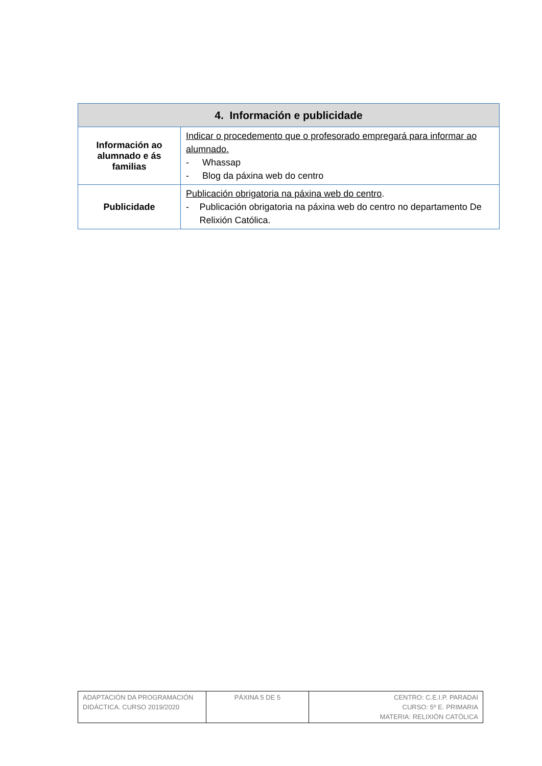| 4. Información e publicidade | |
| --- | --- |
| Información ao alumnado e ás familias | Indicar o procedemento que o profesorado empregará para informar ao alumnado. - Whassap - Blog da páxina web do centro |
| Publicidade | Publicación obrigatoria na páxina web do centro . - Publicación obrigatoria na páxina web do centro no departamento De Relixión Católica. |
| ADAPTACIÓN DA PROGRAMACIÓN DIDÁCTICA. CURSO 2019/2020 | PÁXINA 5 DE 5 | CENTRO: C.E.I.P. PARADAI CURSO: 5º E. PRIMARIA MATERIA: RELIXIÓN CATÓLICA |